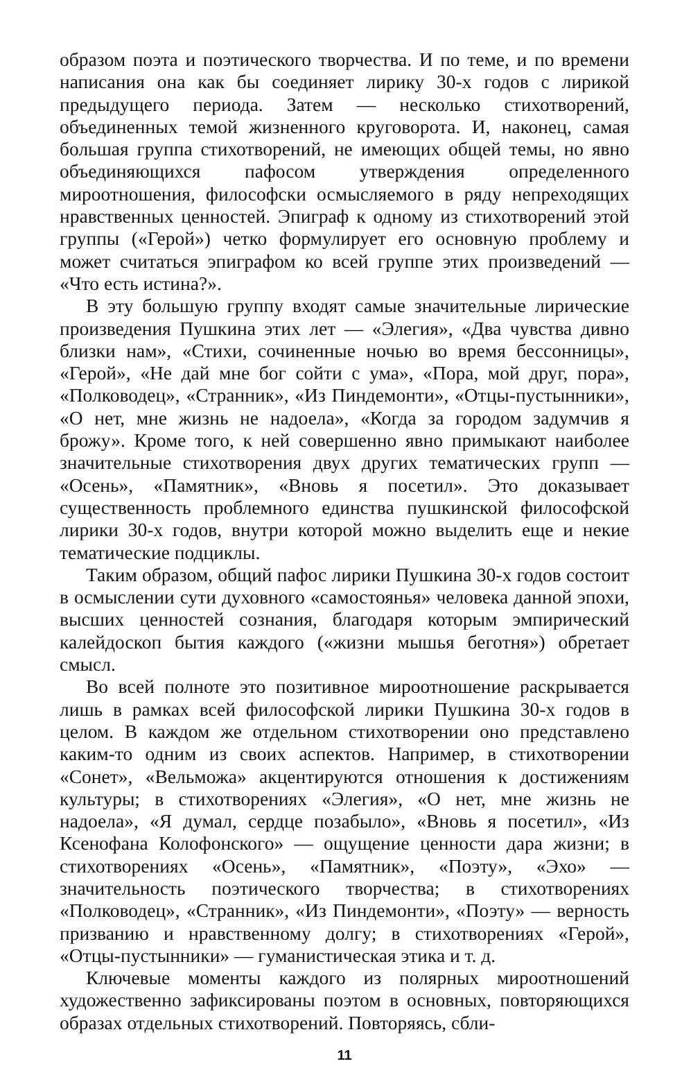образом поэта и поэтического творчества. И по теме, и по времени написания она как бы соединяет лирику 30-х годов с лирикой предыдущего периода. Затем — несколько стихотворений, объединенных темой жизненного круговорота. И, наконец, самая большая группа стихотворений, не имеющих общей темы, но явно объединяющихся пафосом утверждения определенного мироотношения, философски осмысляемого в ряду непреходящих нравственных ценностей. Эпиграф к одному из стихотворений этой группы («Герой») четко формулирует его основную проблему и может считаться эпиграфом ко всей группе этих произведений — «Что есть истина?».
В эту большую группу входят самые значительные лирические произведения Пушкина этих лет — «Элегия», «Два чувства дивно близки нам», «Стихи, сочиненные ночью во время бессонницы», «Герой», «Не дай мне бог сойти с ума», «Пора, мой друг, пора», «Полководец», «Странник», «Из Пиндемонти», «Отцы-пустынники», «О нет, мне жизнь не надоела», «Когда за городом задумчив я брожу». Кроме того, к ней совершенно явно примыкают наиболее значительные стихотворения двух других тематических групп — «Осень», «Памятник», «Вновь я посетил». Это доказывает существенность проблемного единства пушкинской философской лирики 30-х годов, внутри которой можно выделить еще и некие тематические подциклы.
Таким образом, общий пафос лирики Пушкина 30-х годов состоит в осмыслении сути духовного «самостоянья» человека данной эпохи, высших ценностей сознания, благодаря которым эмпирический калейдоскоп бытия каждого («жизни мышья беготня») обретает смысл.
Во всей полноте это позитивное мироотношение раскрывается лишь в рамках всей философской лирики Пушкина 30-х годов в целом. В каждом же отдельном стихотворении оно представлено каким-то одним из своих аспектов. Например, в стихотворении «Сонет», «Вельможа» акцентируются отношения к достижениям культуры; в стихотворениях «Элегия», «О нет, мне жизнь не надоела», «Я думал, сердце позабыло», «Вновь я посетил», «Из Ксенофана Колофонского» — ощущение ценности дара жизни; в стихотворениях «Осень», «Памятник», «Поэту», «Эхо» — значительность поэтического творчества; в стихотворениях «Полководец», «Странник», «Из Пиндемонти», «Поэту» — верность призванию и нравственному долгу; в стихотворениях «Герой», «Отцы-пустынники» — гуманистическая этика и т. д.
Ключевые моменты каждого из полярных мироотношений художественно зафиксированы поэтом в основных, повторяющихся образах отдельных стихотворений. Повторяясь, сбли-
11